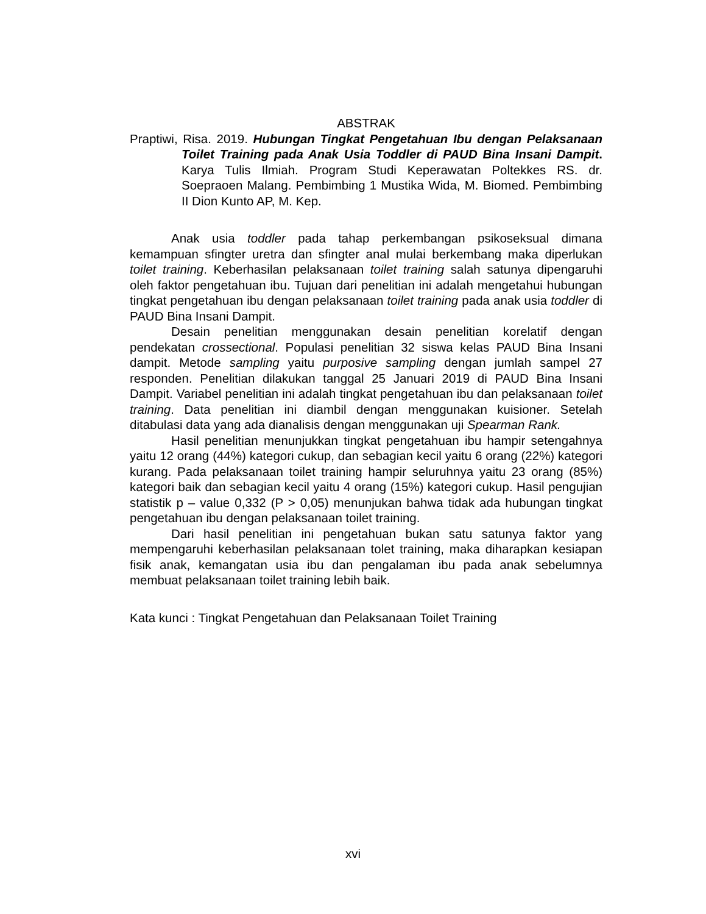ABSTRAK
Praptiwi, Risa. 2019. Hubungan Tingkat Pengetahuan Ibu dengan Pelaksanaan Toilet Training pada Anak Usia Toddler di PAUD Bina Insani Dampit. Karya Tulis Ilmiah. Program Studi Keperawatan Poltekkes RS. dr. Soepraoen Malang. Pembimbing 1 Mustika Wida, M. Biomed. Pembimbing II Dion Kunto AP, M. Kep.
Anak usia toddler pada tahap perkembangan psikoseksual dimana kemampuan sfingter uretra dan sfingter anal mulai berkembang maka diperlukan toilet training. Keberhasilan pelaksanaan toilet training salah satunya dipengaruhi oleh faktor pengetahuan ibu. Tujuan dari penelitian ini adalah mengetahui hubungan tingkat pengetahuan ibu dengan pelaksanaan toilet training pada anak usia toddler di PAUD Bina Insani Dampit.
Desain penelitian menggunakan desain penelitian korelatif dengan pendekatan crossectional. Populasi penelitian 32 siswa kelas PAUD Bina Insani dampit. Metode sampling yaitu purposive sampling dengan jumlah sampel 27 responden. Penelitian dilakukan tanggal 25 Januari 2019 di PAUD Bina Insani Dampit. Variabel penelitian ini adalah tingkat pengetahuan ibu dan pelaksanaan toilet training. Data penelitian ini diambil dengan menggunakan kuisioner. Setelah ditabulasi data yang ada dianalisis dengan menggunakan uji Spearman Rank.
Hasil penelitian menunjukkan tingkat pengetahuan ibu hampir setengahnya yaitu 12 orang (44%) kategori cukup, dan sebagian kecil yaitu 6 orang (22%) kategori kurang. Pada pelaksanaan toilet training hampir seluruhnya yaitu 23 orang (85%) kategori baik dan sebagian kecil yaitu 4 orang (15%) kategori cukup. Hasil pengujian statistik p – value 0,332 (P > 0,05) menunjukan bahwa tidak ada hubungan tingkat pengetahuan ibu dengan pelaksanaan toilet training.
Dari hasil penelitian ini pengetahuan bukan satu satunya faktor yang mempengaruhi keberhasilan pelaksanaan tolet training, maka diharapkan kesiapan fisik anak, kemangatan usia ibu dan pengalaman ibu pada anak sebelumnya membuat pelaksanaan toilet training lebih baik.
Kata kunci : Tingkat Pengetahuan dan Pelaksanaan Toilet Training
xvi